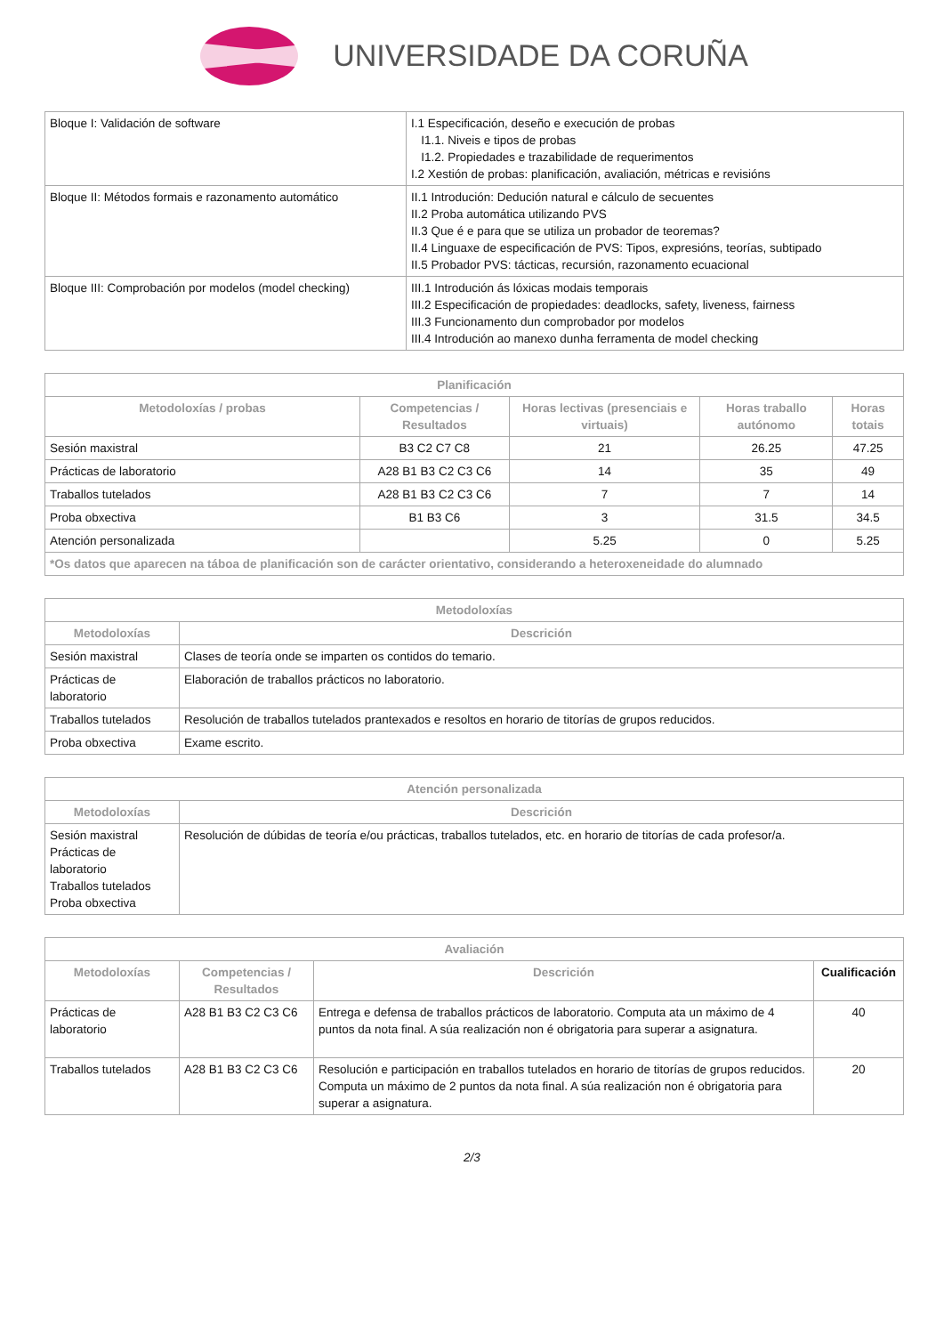UNIVERSIDADE DA CORUÑA
| Bloque I: Validación de software | I.1 Especificación, deseño e execución de probas I1.1. Niveis e tipos de probas I1.2. Propiedades e trazabilidade de requerimentos I.2 Xestión de probas: planificación, avaliación, métricas e revisións |
| Bloque II: Métodos formais e razonamento automático | II.1 Introdución: Dedución natural e cálculo de secuentes II.2 Proba automática utilizando PVS II.3 Que é e para que se utiliza un probador de teoremas? II.4 Linguaxe de especificación de PVS: Tipos, expresións, teorías, subtipado II.5 Probador PVS: tácticas, recursión, razonamento ecuacional |
| Bloque III: Comprobación por modelos (model checking) | III.1 Introdución ás lóxicas modais temporais III.2 Especificación de propiedades: deadlocks, safety, liveness, fairness III.3 Funcionamento dun comprobador por modelos III.4 Introdución ao manexo dunha ferramenta de model checking |
| Planificación | | | | |
| --- | --- | --- | --- | --- |
| Metodoloxías / probas | Competencias / Resultados | Horas lectivas (presenciais e virtuais) | Horas traballo autónomo | Horas totais |
| Sesión maxistral | B3 C2 C7 C8 | 21 | 26.25 | 47.25 |
| Prácticas de laboratorio | A28 B1 B3 C2 C3 C6 | 14 | 35 | 49 |
| Traballos tutelados | A28 B1 B3 C2 C3 C6 | 7 | 7 | 14 |
| Proba obxectiva | B1 B3 C6 | 3 | 31.5 | 34.5 |
| Atención personalizada | | 5.25 | 0 | 5.25 |
| *Os datos que aparecen na táboa de planificación son de carácter orientativo, considerando a heteroxeneidade do alumnado | | | | |
| Metodoloxías | |
| --- | --- |
| Metodoloxías | Descrición |
| Sesión maxistral | Clases de teoría onde se imparten os contidos do temario. |
| Prácticas de laboratorio | Elaboración de traballos prácticos no laboratorio. |
| Traballos tutelados | Resolución de traballos tutelados prantexados e resoltos en horario de titorías de grupos reducidos. |
| Proba obxectiva | Exame escrito. |
| Atención personalizada | |
| --- | --- |
| Metodoloxías | Descrición |
| Sesión maxistral Prácticas de laboratorio Traballos tutelados Proba obxectiva | Resolución de dúbidas de teoría e/ou prácticas, traballos tutelados, etc. en horario de titorías de cada profesor/a. |
| Avaliación | | | |
| --- | --- | --- | --- |
| Metodoloxías | Competencias / Resultados | Descrición | Cualificación |
| Prácticas de laboratorio | A28 B1 B3 C2 C3 C6 | Entrega e defensa de traballos prácticos de laboratorio. Computa ata un máximo de 4 puntos da nota final. A súa realización non é obrigatoria para superar a asignatura. | 40 |
| Traballos tutelados | A28 B1 B3 C2 C3 C6 | Resolución e participación en traballos tutelados en horario de titorías de grupos reducidos. Computa un máximo de 2 puntos da nota final. A súa realización non é obrigatoria para superar a asignatura. | 20 |
2/3